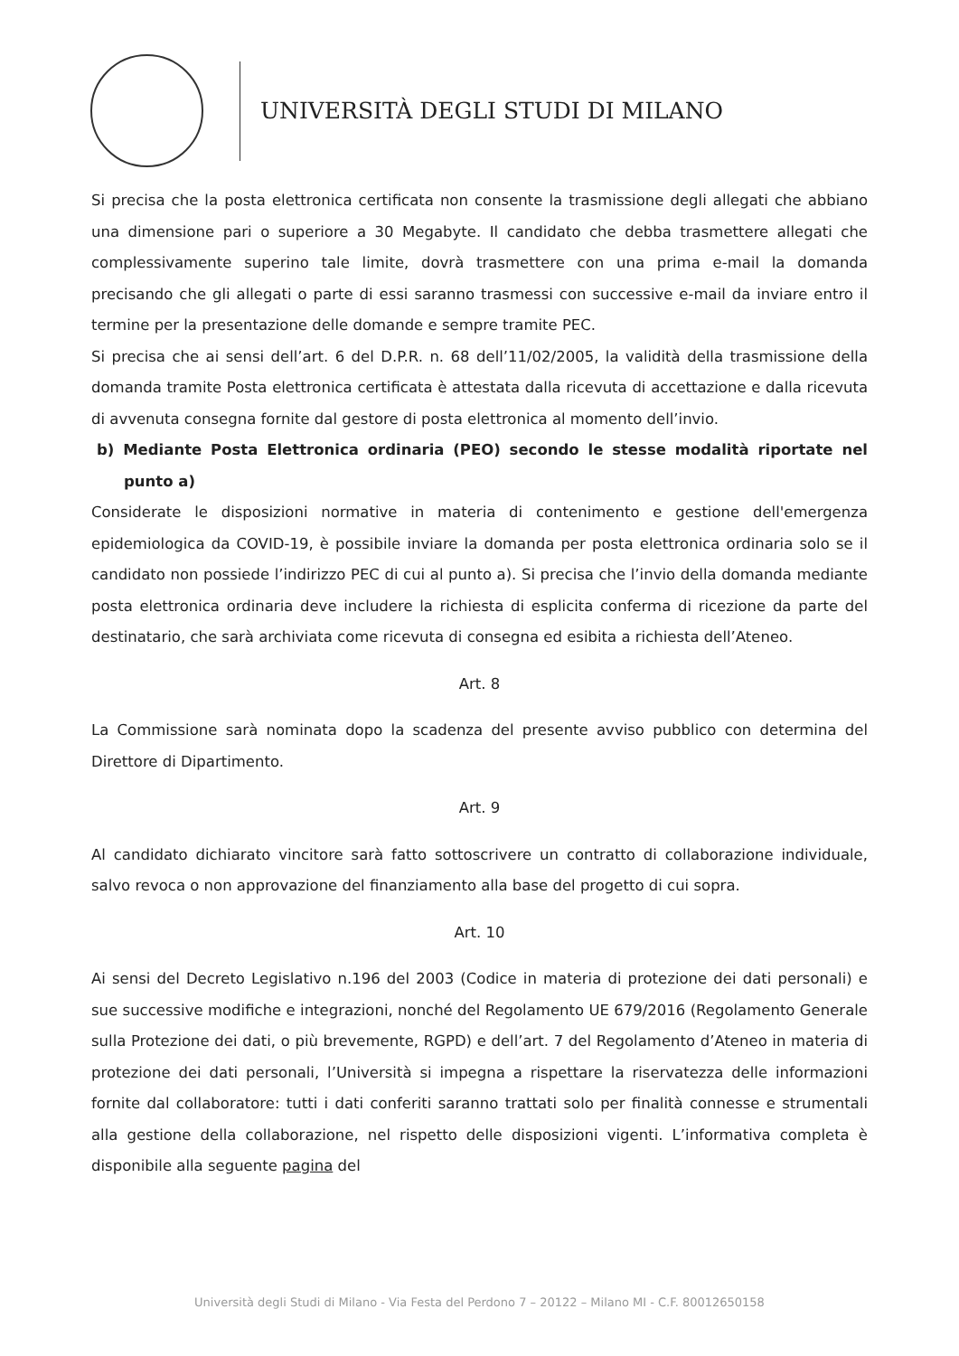UNIVERSITÀ DEGLI STUDI DI MILANO
Si precisa che la posta elettronica certificata non consente la trasmissione degli allegati che abbiano una dimensione pari o superiore a 30 Megabyte. Il candidato che debba trasmettere allegati che complessivamente superino tale limite, dovrà trasmettere con una prima e-mail la domanda precisando che gli allegati o parte di essi saranno trasmessi con successive e-mail da inviare entro il termine per la presentazione delle domande e sempre tramite PEC.
Si precisa che ai sensi dell’art. 6 del D.P.R. n. 68 dell’11/02/2005, la validità della trasmissione della domanda tramite Posta elettronica certificata è attestata dalla ricevuta di accettazione e dalla ricevuta di avvenuta consegna fornite dal gestore di posta elettronica al momento dell’invio.
b) Mediante Posta Elettronica ordinaria (PEO) secondo le stesse modalità riportate nel punto a)
Considerate le disposizioni normative in materia di contenimento e gestione dell'emergenza epidemiologica da COVID-19, è possibile inviare la domanda per posta elettronica ordinaria solo se il candidato non possiede l’indirizzo PEC di cui al punto a). Si precisa che l’invio della domanda mediante posta elettronica ordinaria deve includere la richiesta di esplicita conferma di ricezione da parte del destinatario, che sarà archiviata come ricevuta di consegna ed esibita a richiesta dell’Ateneo.
Art. 8
La Commissione sarà nominata dopo la scadenza del presente avviso pubblico con determina del Direttore di Dipartimento.
Art. 9
Al candidato dichiarato vincitore sarà fatto sottoscrivere un contratto di collaborazione individuale, salvo revoca o non approvazione del finanziamento alla base del progetto di cui sopra.
Art. 10
Ai sensi del Decreto Legislativo n.196 del 2003 (Codice in materia di protezione dei dati personali) e sue successive modifiche e integrazioni, nonché del Regolamento UE 679/2016 (Regolamento Generale sulla Protezione dei dati, o più brevemente, RGPD) e dell’art. 7 del Regolamento d’Ateneo in materia di protezione dei dati personali, l’Università si impegna a rispettare la riservatezza delle informazioni fornite dal collaboratore: tutti i dati conferiti saranno trattati solo per finalità connesse e strumentali alla gestione della collaborazione, nel rispetto delle disposizioni vigenti. L’informativa completa è disponibile alla seguente pagina del
Università degli Studi di Milano - Via Festa del Perdono 7 – 20122 – Milano MI - C.F. 80012650158